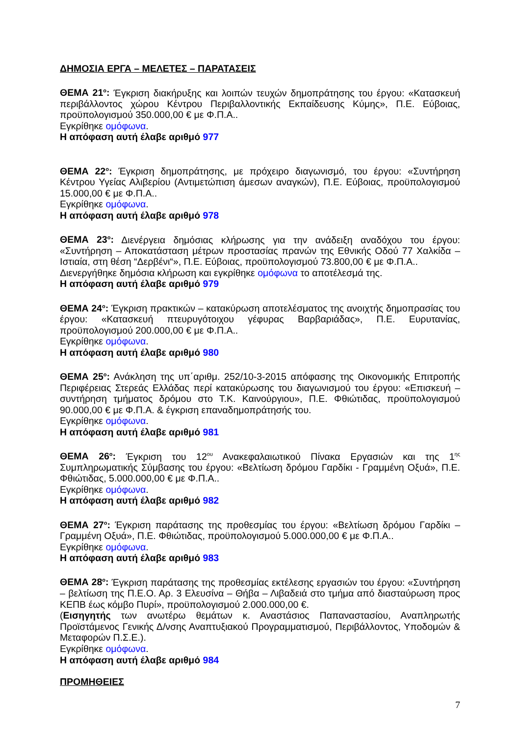ΔΗΜΟΣΙΑ ΕΡΓΑ – ΜΕΛΕΤΕΣ – ΠΑΡΑΤΑΣΕΙΣ
ΘΕΜΑ 21<sup>ο</sup>: Έγκριση διακήρυξης και λοιπών τευχών δημοπράτησης του έργου: «Κατασκευή περιβάλλοντος χώρου Κέντρου Περιβαλλοντικής Εκπαίδευσης Κύμης», Π.Ε. Εύβοιας, προϋπολογισμού 350.000,00 € με Φ.Π.Α..
Εγκρίθηκε ομόφωνα.
Η απόφαση αυτή έλαβε αριθμό 977
ΘΕΜΑ 22<sup>ο</sup>: Έγκριση δημοπράτησης, με πρόχειρο διαγωνισμό, του έργου: «Συντήρηση Κέντρου Υγείας Αλιβερίου (Αντιμετώπιση άμεσων αναγκών), Π.Ε. Εύβοιας, προϋπολογισμού 15.000,00 € με Φ.Π.Α..
Εγκρίθηκε ομόφωνα.
Η απόφαση αυτή έλαβε αριθμό 978
ΘΕΜΑ 23<sup>ο</sup>: Διενέργεια δημόσιας κλήρωσης για την ανάδειξη αναδόχου του έργου: «Συντήρηση – Αποκατάσταση μέτρων προστασίας πρανών της Εθνικής Οδού 77 Χαλκίδα – Ιστιαία, στη θέση “Δερβένι“», Π.Ε. Εύβοιας, προϋπολογισμού 73.800,00 € με Φ.Π.Α..
Διενεργήθηκε δημόσια κλήρωση και εγκρίθηκε ομόφωνα το αποτέλεσμά της.
Η απόφαση αυτή έλαβε αριθμό 979
ΘΕΜΑ 24<sup>ο</sup>: Έγκριση πρακτικών – κατακύρωση αποτελέσματος της ανοιχτής δημοπρασίας του έργου: «Κατασκευή πτευρυγότοιχου γέφυρας Βαρβαριάδας», Π.Ε. Ευρυτανίας, προϋπολογισμού 200.000,00 € με Φ.Π.Α..
Εγκρίθηκε ομόφωνα.
Η απόφαση αυτή έλαβε αριθμό 980
ΘΕΜΑ 25<sup>ο</sup>: Ανάκληση της υπ΄αριθμ. 252/10-3-2015 απόφασης της Οικονομικής Επιτροπής Περιφέρειας Στερεάς Ελλάδας περί κατακύρωσης του διαγωνισμού του έργου: «Επισκευή – συντήρηση τμήματος δρόμου στο Τ.Κ. Καινούργιου», Π.Ε. Φθιώτιδας, προϋπολογισμού 90.000,00 € με Φ.Π.Α. & έγκριση επαναδημοπράτησής του.
Εγκρίθηκε ομόφωνα.
Η απόφαση αυτή έλαβε αριθμό 981
ΘΕΜΑ 26<sup>ο</sup>: Έγκριση του 12<sup>ου</sup> Ανακεφαλαιωτικού Πίνακα Εργασιών και της 1<sup>ης</sup> Συμπληρωματικής Σύμβασης του έργου: «Βελτίωση δρόμου Γαρδίκι - Γραμμένη Οξυά», Π.Ε. Φθιώτιδας, 5.000.000,00 € με Φ.Π.Α..
Εγκρίθηκε ομόφωνα.
Η απόφαση αυτή έλαβε αριθμό 982
ΘΕΜΑ 27<sup>ο</sup>: Έγκριση παράτασης της προθεσμίας του έργου: «Βελτίωση δρόμου Γαρδίκι – Γραμμένη Οξυά», Π.Ε. Φθιώτιδας, προϋπολογισμού 5.000.000,00 € με Φ.Π.Α..
Εγκρίθηκε ομόφωνα.
Η απόφαση αυτή έλαβε αριθμό 983
ΘΕΜΑ 28<sup>ο</sup>: Έγκριση παράτασης της προθεσμίας εκτέλεσης εργασιών του έργου: «Συντήρηση – βελτίωση της Π.Ε.Ο. Αρ. 3 Ελευσίνα – Θήβα – Λιβαδειά στο τμήμα από διασταύρωση προς ΚΕΠΒ έως κόμβο Πυρί», προϋπολογισμού 2.000.000,00 €.
(Εισηγητής των ανωτέρω θεμάτων κ. Αναστάσιος Παπαναστασίου, Αναπληρωτής Προϊστάμενος Γενικής Δ/νσης Αναπτυξιακού Προγραμματισμού, Περιβάλλοντος, Υποδομών & Μεταφορών Π.Σ.Ε.).
Εγκρίθηκε ομόφωνα.
Η απόφαση αυτή έλαβε αριθμό 984
ΠΡΟΜΗΘΕΙΕΣ
7